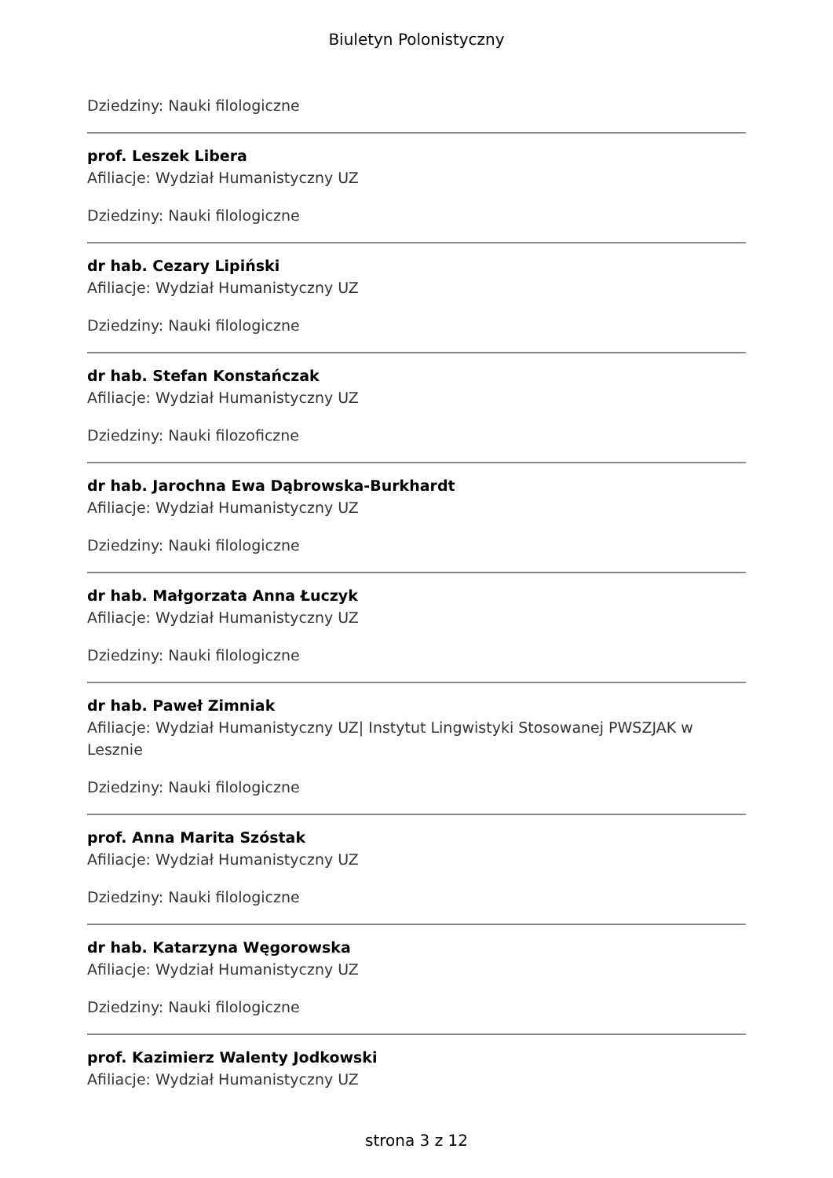Biuletyn Polonistyczny
Dziedziny: Nauki filologiczne
prof. Leszek Libera
Afiliacje: Wydział Humanistyczny UZ
Dziedziny: Nauki filologiczne
dr hab. Cezary Lipiński
Afiliacje: Wydział Humanistyczny UZ
Dziedziny: Nauki filologiczne
dr hab. Stefan Konstańczak
Afiliacje: Wydział Humanistyczny UZ
Dziedziny: Nauki filozoficzne
dr hab. Jarochna Ewa Dąbrowska-Burkhardt
Afiliacje: Wydział Humanistyczny UZ
Dziedziny: Nauki filologiczne
dr hab. Małgorzata Anna Łuczyk
Afiliacje: Wydział Humanistyczny UZ
Dziedziny: Nauki filologiczne
dr hab. Paweł Zimniak
Afiliacje: Wydział Humanistyczny UZ| Instytut Lingwistyki Stosowanej PWSZJAK w Lesznie
Dziedziny: Nauki filologiczne
prof. Anna Marita Szóstak
Afiliacje: Wydział Humanistyczny UZ
Dziedziny: Nauki filologiczne
dr hab. Katarzyna Węgorowska
Afiliacje: Wydział Humanistyczny UZ
Dziedziny: Nauki filologiczne
prof. Kazimierz Walenty Jodkowski
Afiliacje: Wydział Humanistyczny UZ
strona 3 z 12